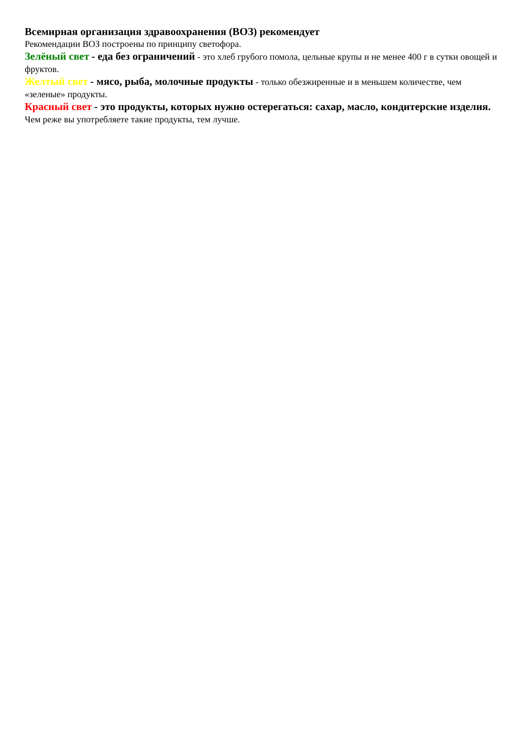Всемирная организация здравоохранения (ВОЗ) рекомендует
Рекомендации ВОЗ построены по принципу светофора.
Зелёный свет - еда без ограничений - это хлеб грубого помола, цельные крупы и не менее 400 г в сутки овощей и фруктов.
Желтый свет - мясо, рыба, молочные продукты - только обезжиренные и в меньшем количестве, чем «зеленые» продукты.
Красный свет - это продукты, которых нужно остерегаться: сахар, масло, кондитерские изделия. Чем реже вы употребляете такие продукты, тем лучше.